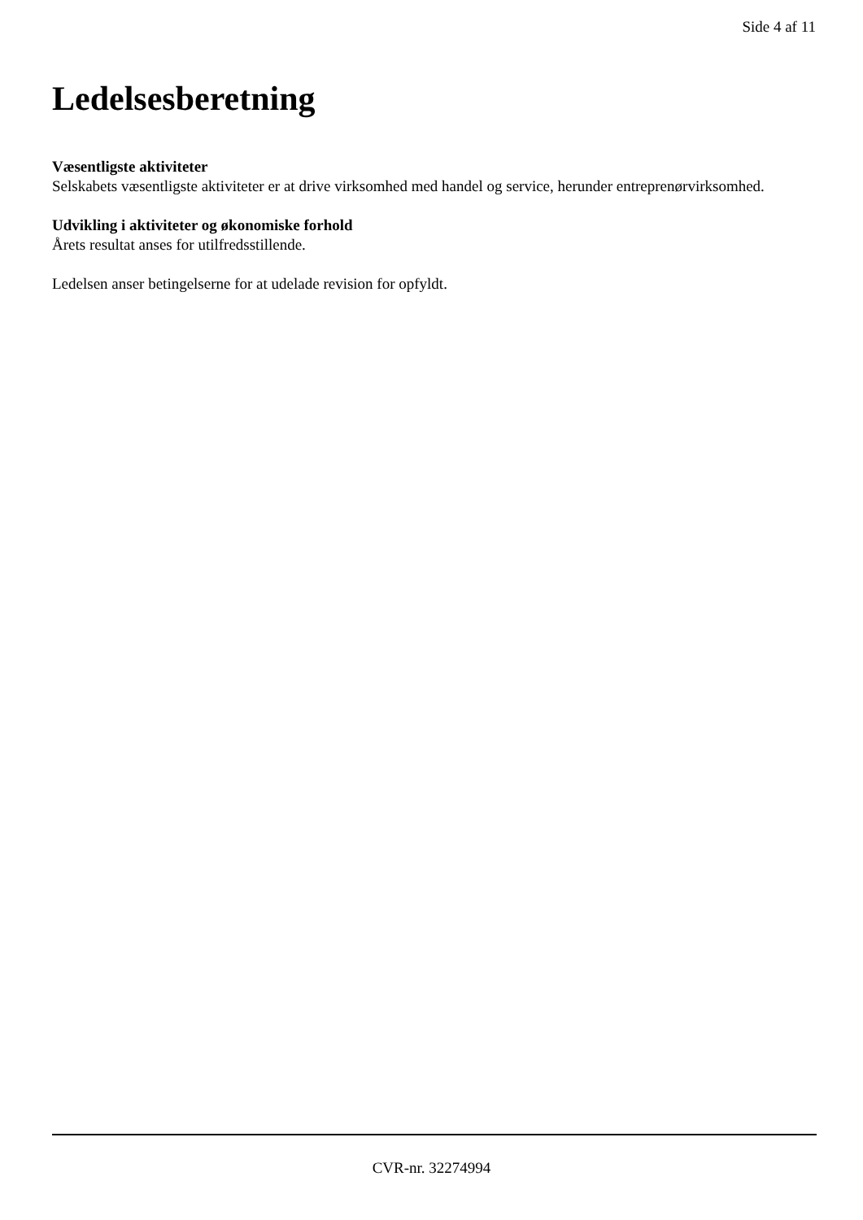Side 4 af 11
Ledelsesberetning
Væsentligste aktiviteter
Selskabets væsentligste aktiviteter er at drive virksomhed med handel og service, herunder entreprenørvirksomhed.
Udvikling i aktiviteter og økonomiske forhold
Årets resultat anses for utilfredsstillende.
Ledelsen anser betingelserne for at udelade revision for opfyldt.
CVR-nr. 32274994